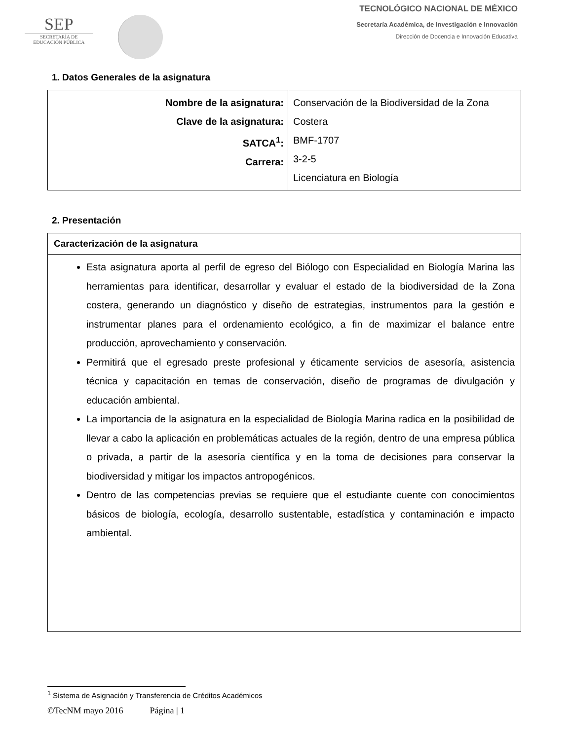SEP
SECRETARÍA DE
EDUCACIÓN PÚBLICA
TECNOLÓGICO NACIONAL DE MÉXICO
Secretaría Académica, de Investigación e Innovación
Dirección de Docencia e Innovación Educativa
1. Datos Generales de la asignatura
| Nombre de la asignatura: Clave de la asignatura: SATCA<sup>1</sup>: Carrera: | Conservación de la Biodiversidad de la Zona Costera BMF-1707 3-2-5 Licenciatura en Biología |
2. Presentación
Caracterización de la asignatura
Esta asignatura aporta al perfil de egreso del Biólogo con Especialidad en Biología Marina las herramientas para identificar, desarrollar y evaluar el estado de la biodiversidad de la Zona costera, generando un diagnóstico y diseño de estrategias, instrumentos para la gestión e instrumentar planes para el ordenamiento ecológico, a fin de maximizar el balance entre producción, aprovechamiento y conservación.
Permitirá que el egresado preste profesional y éticamente servicios de asesoría, asistencia técnica y capacitación en temas de conservación, diseño de programas de divulgación y educación ambiental.
La importancia de la asignatura en la especialidad de Biología Marina radica en la posibilidad de llevar a cabo la aplicación en problemáticas actuales de la región, dentro de una empresa pública o privada, a partir de la asesoría científica y en la toma de decisiones para conservar la biodiversidad y mitigar los impactos antropogénicos.
Dentro de las competencias previas se requiere que el estudiante cuente con conocimientos básicos de biología, ecología, desarrollo sustentable, estadística y contaminación e impacto ambiental.
<sup>1</sup> Sistema de Asignación y Transferencia de Créditos Académicos
©TecNM mayo 2016 Página | 1